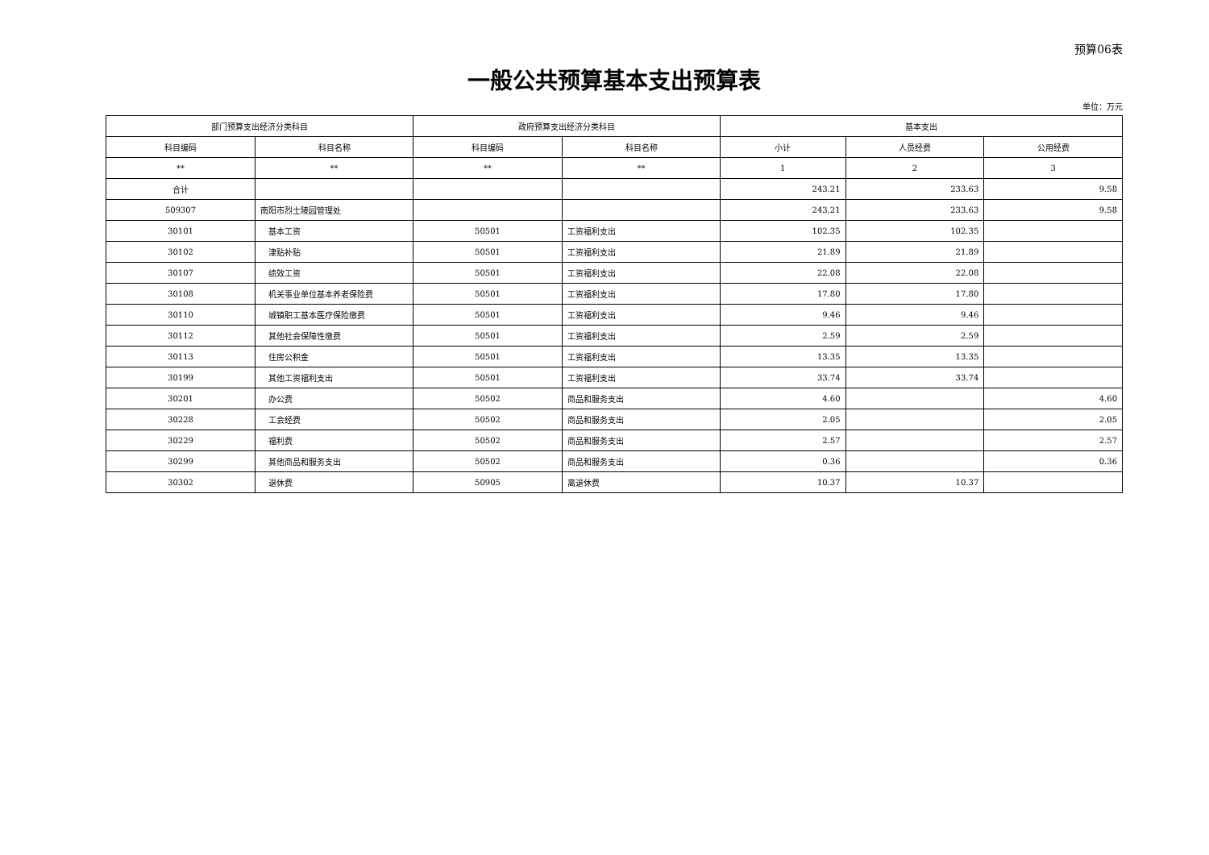预算06表
一般公共预算基本支出预算表
单位：万元
| 部门预算支出经济分类科目 | | 政府预算支出经济分类科目 | | 基本支出 | | |
| --- | --- | --- | --- | --- | --- | --- |
| 科目编码 | 科目名称 | 科目编码 | 科目名称 | 小计 | 人员经费 | 公用经费 |
| ** | ** | ** | ** | 1 | 2 | 3 |
| 合计 | | | | 243.21 | 233.63 | 9.58 |
| 509307 | 南阳市烈士陵园管理处 | | | 243.21 | 233.63 | 9.58 |
| 30101 | 基本工资 | 50501 | 工资福利支出 | 102.35 | 102.35 | |
| 30102 | 津贴补贴 | 50501 | 工资福利支出 | 21.89 | 21.89 | |
| 30107 | 绩效工资 | 50501 | 工资福利支出 | 22.08 | 22.08 | |
| 30108 | 机关事业单位基本养老保险费 | 50501 | 工资福利支出 | 17.80 | 17.80 | |
| 30110 | 城镇职工基本医疗保险缴费 | 50501 | 工资福利支出 | 9.46 | 9.46 | |
| 30112 | 其他社会保障性缴费 | 50501 | 工资福利支出 | 2.59 | 2.59 | |
| 30113 | 住房公积金 | 50501 | 工资福利支出 | 13.35 | 13.35 | |
| 30199 | 其他工资福利支出 | 50501 | 工资福利支出 | 33.74 | 33.74 | |
| 30201 | 办公费 | 50502 | 商品和服务支出 | 4.60 | | 4.60 |
| 30228 | 工会经费 | 50502 | 商品和服务支出 | 2.05 | | 2.05 |
| 30229 | 福利费 | 50502 | 商品和服务支出 | 2.57 | | 2.57 |
| 30299 | 其他商品和服务支出 | 50502 | 商品和服务支出 | 0.36 | | 0.36 |
| 30302 | 退休费 | 50905 | 离退休费 | 10.37 | 10.37 | |